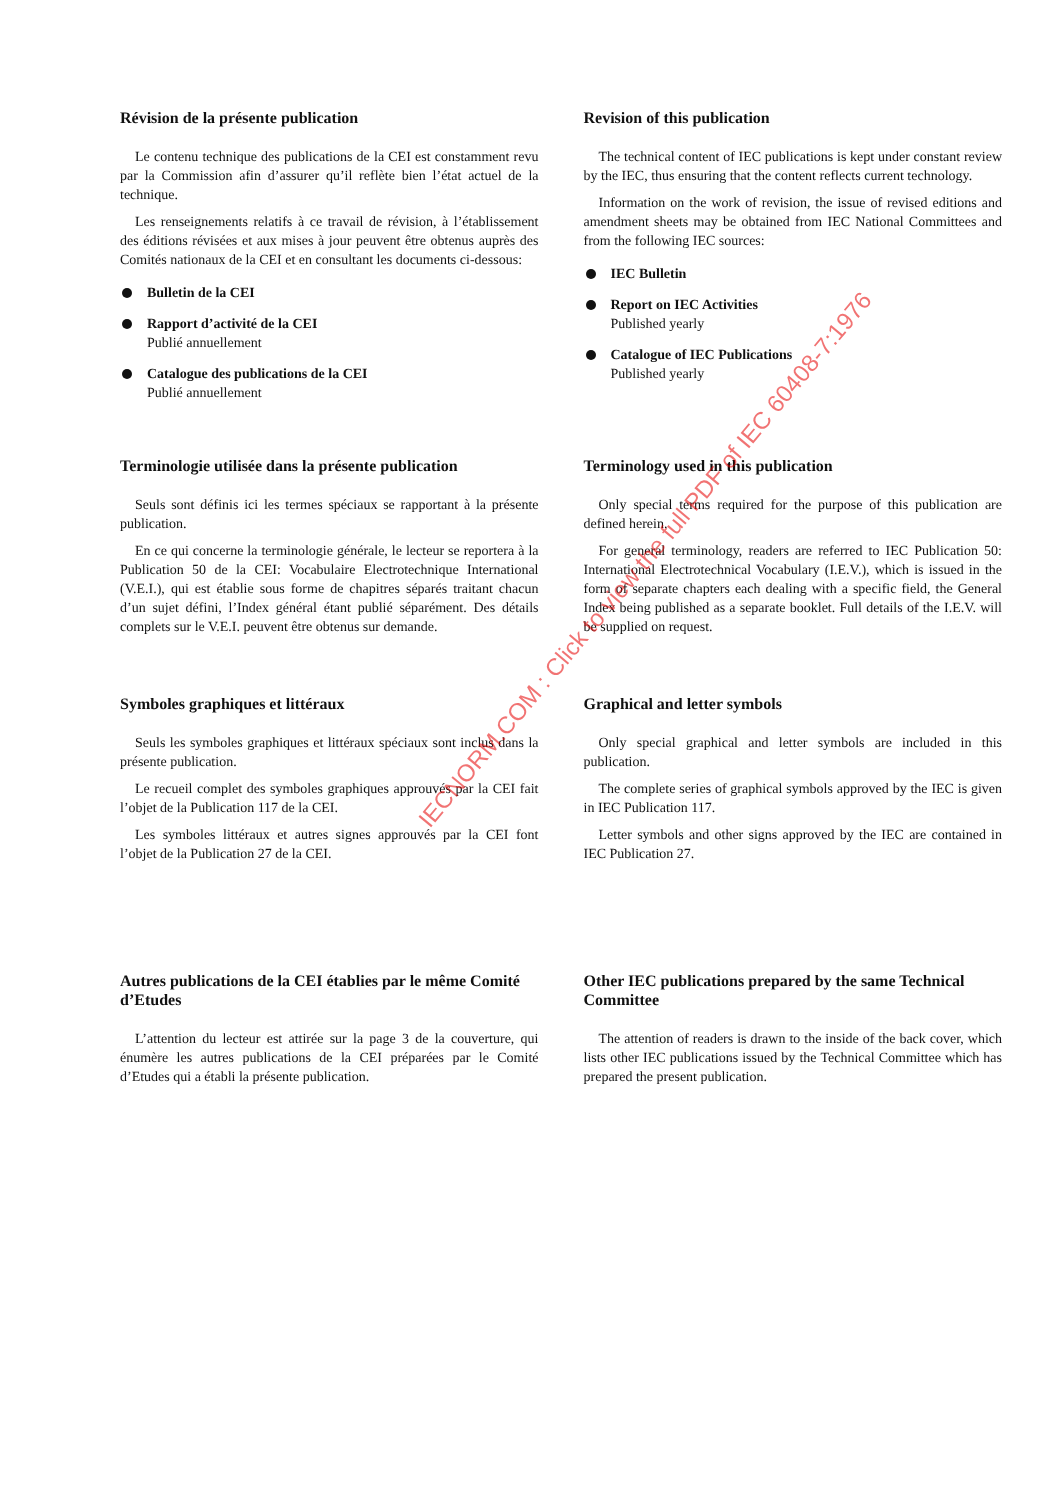IECNORM.COM : Click to view the full PDF of IEC 60408-7:1976
Révision de la présente publication
Le contenu technique des publications de la CEI est constamment revu par la Commission afin d’assurer qu’il reflète bien l’état actuel de la technique.
Les renseignements relatifs à ce travail de révision, à l’établissement des éditions révisées et aux mises à jour peuvent être obtenus auprès des Comités nationaux de la CEI et en consultant les documents ci-dessous:
Bulletin de la CEI
Rapport d’activité de la CEI
Publié annuellement
Catalogue des publications de la CEI
Publié annuellement
Revision of this publication
The technical content of IEC publications is kept under constant review by the IEC, thus ensuring that the content reflects current technology.
Information on the work of revision, the issue of revised editions and amendment sheets may be obtained from IEC National Committees and from the following IEC sources:
IEC Bulletin
Report on IEC Activities
Published yearly
Catalogue of IEC Publications
Published yearly
Terminologie utilisée dans la présente publication
Seuls sont définis ici les termes spéciaux se rapportant à la présente publication.
En ce qui concerne la terminologie générale, le lecteur se reportera à la Publication 50 de la CEI: Vocabulaire Electrotechnique International (V.E.I.), qui est établie sous forme de chapitres séparés traitant chacun d’un sujet défini, l’Index général étant publié séparément. Des détails complets sur le V.E.I. peuvent être obtenus sur demande.
Terminology used in this publication
Only special terms required for the purpose of this publication are defined herein.
For general terminology, readers are referred to IEC Publication 50: International Electrotechnical Vocabulary (I.E.V.), which is issued in the form of separate chapters each dealing with a specific field, the General Index being published as a separate booklet. Full details of the I.E.V. will be supplied on request.
Symboles graphiques et littéraux
Seuls les symboles graphiques et littéraux spéciaux sont inclus dans la présente publication.
Le recueil complet des symboles graphiques approuvés par la CEI fait l’objet de la Publication 117 de la CEI.
Les symboles littéraux et autres signes approuvés par la CEI font l’objet de la Publication 27 de la CEI.
Graphical and letter symbols
Only special graphical and letter symbols are included in this publication.
The complete series of graphical symbols approved by the IEC is given in IEC Publication 117.
Letter symbols and other signs approved by the IEC are contained in IEC Publication 27.
Autres publications de la CEI établies par le même Comité d’Etudes
L’attention du lecteur est attirée sur la page 3 de la couverture, qui énumère les autres publications de la CEI préparées par le Comité d’Etudes qui a établi la présente publication.
Other IEC publications prepared by the same Technical Committee
The attention of readers is drawn to the inside of the back cover, which lists other IEC publications issued by the Technical Committee which has prepared the present publication.